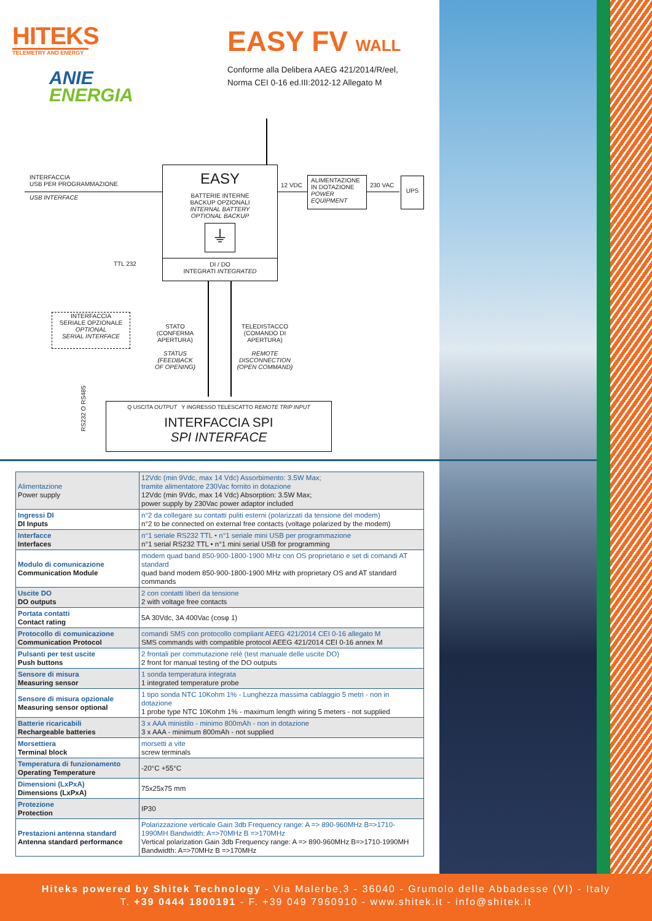HITEKS
TELEMETRY AND ENERGY
ANIE
ENERGIA
EASY FV WALL
Conforme alla Delibera AAEG 421/2014/R/eel,
Norma CEI 0-16 ed.III:2012-12 Allegato M
INTERFACCIA
USB PER PROGRAMMAZIONE
USB INTERFACE
EASY
BATTERIE INTERNE
BACKUP OPZIONALI
INTERNAL BATTERY
OPTIONAL BACKUP
⏚
DI / DO
INTEGRATI INTEGRATED
12 VDC
ALIMENTAZIONE
IN DOTAZIONE
POWER
EQUIPMENT
230 VAC
UPS
TTL 232
INTERFACCIA
SERIALE OPZIONALE
OPTIONAL
SERIAL INTERFACE
STATO
(CONFERMA APERTURA)
STATUS
(FEEDBACK OF OPENING)
TELEDISTACCO
(COMANDO DI APERTURA)
REMOTE DISCONNECTION
(OPEN COMMAND)
RS232 O RS485
Q USCITA OUTPUT Y INGRESSO TELESCATTO REMOTE TRIP INPUT
INTERFACCIA SPI
SPI INTERFACE
| Alimentazione Power supply | 12Vdc (min 9Vdc, max 14 Vdc) Assorbimento: 3.5W Max; tramite alimentatore 230Vac fornito in dotazione 12Vdc (min 9Vdc, max 14 Vdc) Absorption: 3.5W Max; power supply by 230Vac power adaptor included |
| Ingressi DI DI Inputs | n°2 da collegare su contatti puliti esterni (polarizzati da tensione del modem) n°2 to be connected on external free contacts (voltage polarized by the modem) |
| Interfacce Interfaces | n°1 seriale RS232 TTL • n°1 seriale mini USB per programmazione n°1 serial RS232 TTL • n°1 mini serial USB for programming |
| Modulo di comunicazione Communication Module | modem quad band 850-900-1800-1900 MHz con OS proprietario e set di comandi AT standard quad band modem 850-900-1800-1900 MHz with proprietary OS and AT standard commands |
| Uscite DO DO outputs | 2 con contatti liberi da tensione 2 with voltage free contacts |
| Portata contatti Contact rating | 5A 30Vdc, 3A 400Vac (cosφ 1) |
| Protocollo di comunicazione Communication Protocol | comandi SMS con protocollo compliant AEEG 421/2014 CEI 0-16 allegato M SMS commands with compatible protocol AEEG 421/2014 CEI 0-16 annex M |
| Pulsanti per test uscite Push buttons | 2 frontali per commutazione relè (test manuale delle uscite DO) 2 front for manual testing of the DO outputs |
| Sensore di misura Measuring sensor | 1 sonda temperatura integrata 1 integrated temperature probe |
| Sensore di misura opzionale Measuring sensor optional | 1 tipo sonda NTC 10Kohm 1% - Lunghezza massima cablaggio 5 metri - non in dotazione 1 probe type NTC 10Kohm 1% - maximum length wiring 5 meters - not supplied |
| Batterie ricaricabili Rechargeable batteries | 3 x AAA ministilo - minimo 800mAh - non in dotazione 3 x AAA - minimum 800mAh - not supplied |
| Morsettiera Terminal block | morsetti a vite screw terminals |
| Temperatura di funzionamento Operating Temperature | -20°C +55°C |
| Dimensioni (LxPxA) Dimensions (LxPxA) | 75x25x75 mm |
| Protezione Protection | IP30 |
| Prestazioni antenna standard Antenna standard performance | Polarizzazione verticale Gain 3db Frequency range: A => 890-960MHz B=>1710-1990MH Bandwidth: A=>70MHz B =>170MHz Vertical polarization Gain 3db Frequency range: A => 890-960MHz B=>1710-1990MH Bandwidth: A=>70MHz B =>170MHz |
Hiteks powered by Shitek Technology - Via Malerbe,3 - 36040 - Grumolo delle Abbadesse (VI) - Italy
T. +39 0444 1800191 - F. +39 049 7960910 - www.shitek.it - info@shitek.it